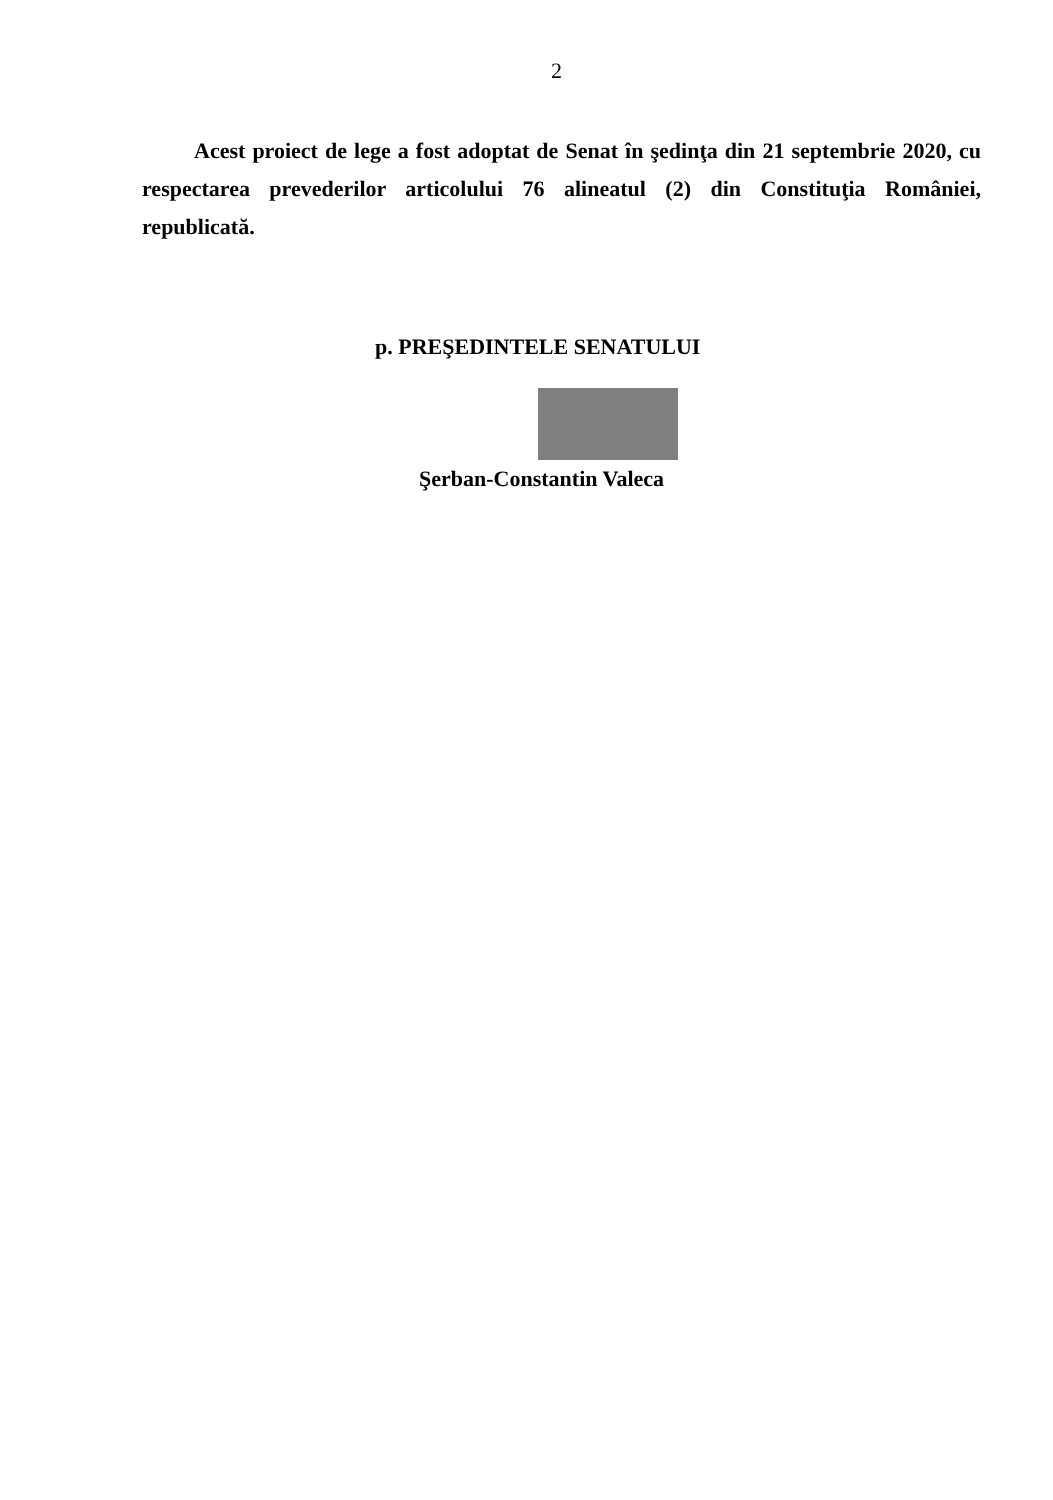2
Acest proiect de lege a fost adoptat de Senat în şedinţa din 21 septembrie 2020, cu respectarea prevederilor articolului 76 alineatul (2) din Constituţia României, republicată.
p. PREŞEDINTELE SENATULUI
Şerban-Constantin Valeca